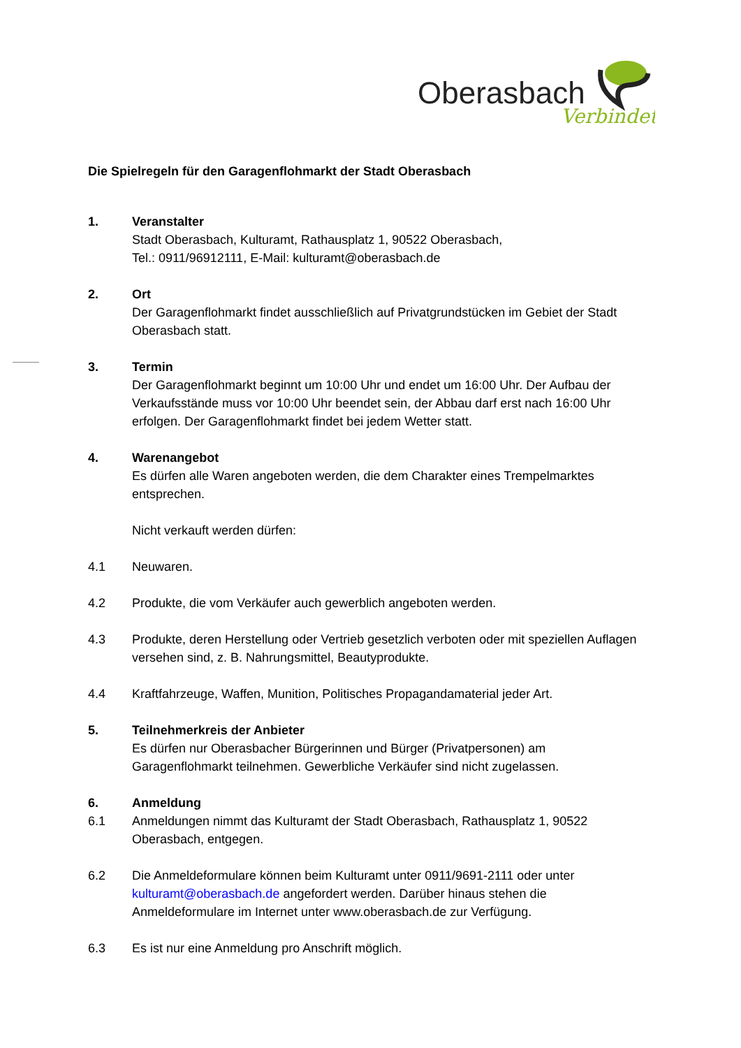Oberasbach
Verbindet
Die Spielregeln für den Garagenflohmarkt der Stadt Oberasbach
1. Veranstalter
Stadt Oberasbach, Kulturamt, Rathausplatz 1, 90522 Oberasbach,
Tel.: 0911/96912111, E-Mail: kulturamt@oberasbach.de
2. Ort
Der Garagenflohmarkt findet ausschließlich auf Privatgrundstücken im Gebiet der Stadt Oberasbach statt.
3. Termin
Der Garagenflohmarkt beginnt um 10:00 Uhr und endet um 16:00 Uhr. Der Aufbau der Verkaufsstände muss vor 10:00 Uhr beendet sein, der Abbau darf erst nach 16:00 Uhr erfolgen. Der Garagenflohmarkt findet bei jedem Wetter statt.
4. Warenangebot
Es dürfen alle Waren angeboten werden, die dem Charakter eines Trempelmarktes entsprechen.
Nicht verkauft werden dürfen:
4.1 Neuwaren.
4.2 Produkte, die vom Verkäufer auch gewerblich angeboten werden.
4.3 Produkte, deren Herstellung oder Vertrieb gesetzlich verboten oder mit speziellen Auflagen versehen sind, z. B. Nahrungsmittel, Beautyprodukte.
4.4 Kraftfahrzeuge, Waffen, Munition, Politisches Propagandamaterial jeder Art.
5. Teilnehmerkreis der Anbieter
Es dürfen nur Oberasbacher Bürgerinnen und Bürger (Privatpersonen) am Garagenflohmarkt teilnehmen. Gewerbliche Verkäufer sind nicht zugelassen.
6. Anmeldung
6.1 Anmeldungen nimmt das Kulturamt der Stadt Oberasbach, Rathausplatz 1, 90522 Oberasbach, entgegen.
6.2 Die Anmeldeformulare können beim Kulturamt unter 0911/9691-2111 oder unter kulturamt@oberasbach.de angefordert werden. Darüber hinaus stehen die Anmeldeformulare im Internet unter www.oberasbach.de zur Verfügung.
6.3 Es ist nur eine Anmeldung pro Anschrift möglich.